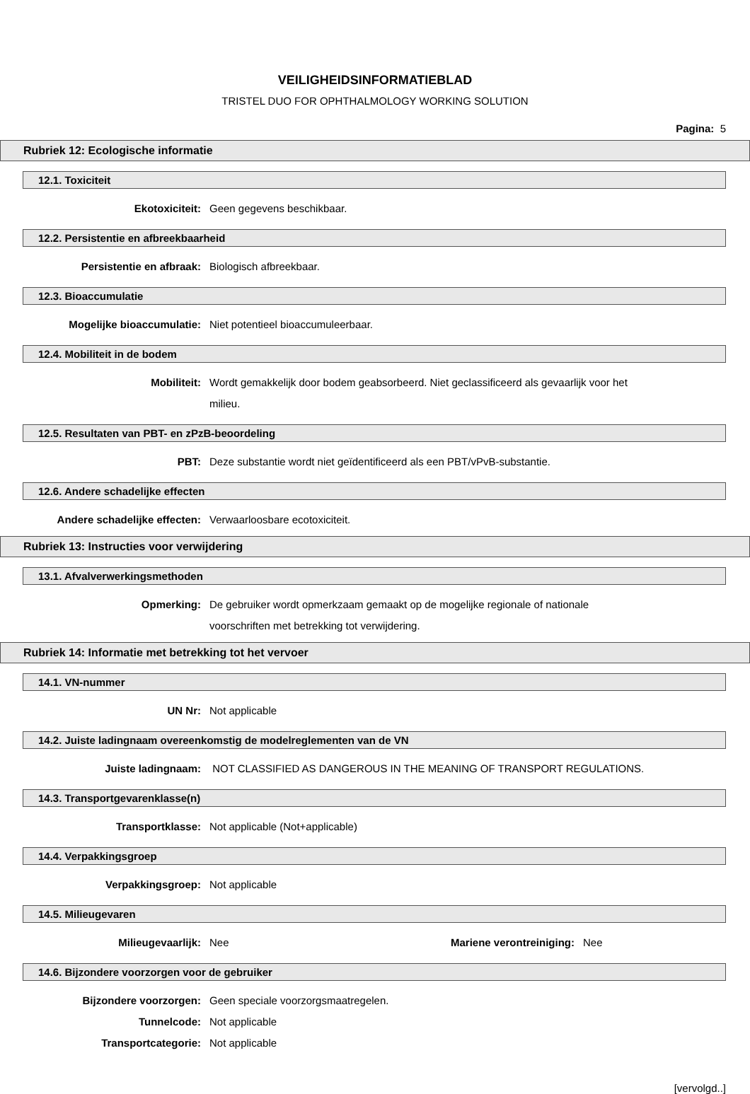VEILIGHEIDSINFORMATIEBLAD
TRISTEL DUO FOR OPHTHALMOLOGY WORKING SOLUTION
Pagina: 5
Rubriek 12: Ecologische informatie
12.1. Toxiciteit
Ekotoxiciteit: Geen gegevens beschikbaar.
12.2. Persistentie en afbreekbaarheid
Persistentie en afbraak: Biologisch afbreekbaar.
12.3. Bioaccumulatie
Mogelijke bioaccumulatie: Niet potentieel bioaccumuleerbaar.
12.4. Mobiliteit in de bodem
Mobiliteit: Wordt gemakkelijk door bodem geabsorbeerd. Niet geclassificeerd als gevaarlijk voor het milieu.
12.5. Resultaten van PBT- en zPzB-beoordeling
PBT: Deze substantie wordt niet geïdentificeerd als een PBT/vPvB-substantie.
12.6. Andere schadelijke effecten
Andere schadelijke effecten: Verwaarloosbare ecotoxiciteit.
Rubriek 13: Instructies voor verwijdering
13.1. Afvalverwerkingsmethoden
Opmerking: De gebruiker wordt opmerkzaam gemaakt op de mogelijke regionale of nationale voorschriften met betrekking tot verwijdering.
Rubriek 14: Informatie met betrekking tot het vervoer
14.1. VN-nummer
UN Nr: Not applicable
14.2. Juiste ladingnaam overeenkomstig de modelreglementen van de VN
Juiste ladingnaam: NOT CLASSIFIED AS DANGEROUS IN THE MEANING OF TRANSPORT REGULATIONS.
14.3. Transportgevarenklasse(n)
Transportklasse: Not applicable (Not+applicable)
14.4. Verpakkingsgroep
Verpakkingsgroep: Not applicable
14.5. Milieugevaren
Milieugevaarlijk: Nee Mariene verontreiniging:
Nee
14.6. Bijzondere voorzorgen voor de gebruiker
Bijzondere voorzorgen: Geen speciale voorzorgsmaatregelen.
Tunnelcode: Not applicable
Transportcategorie: Not applicable
[vervolgd..]